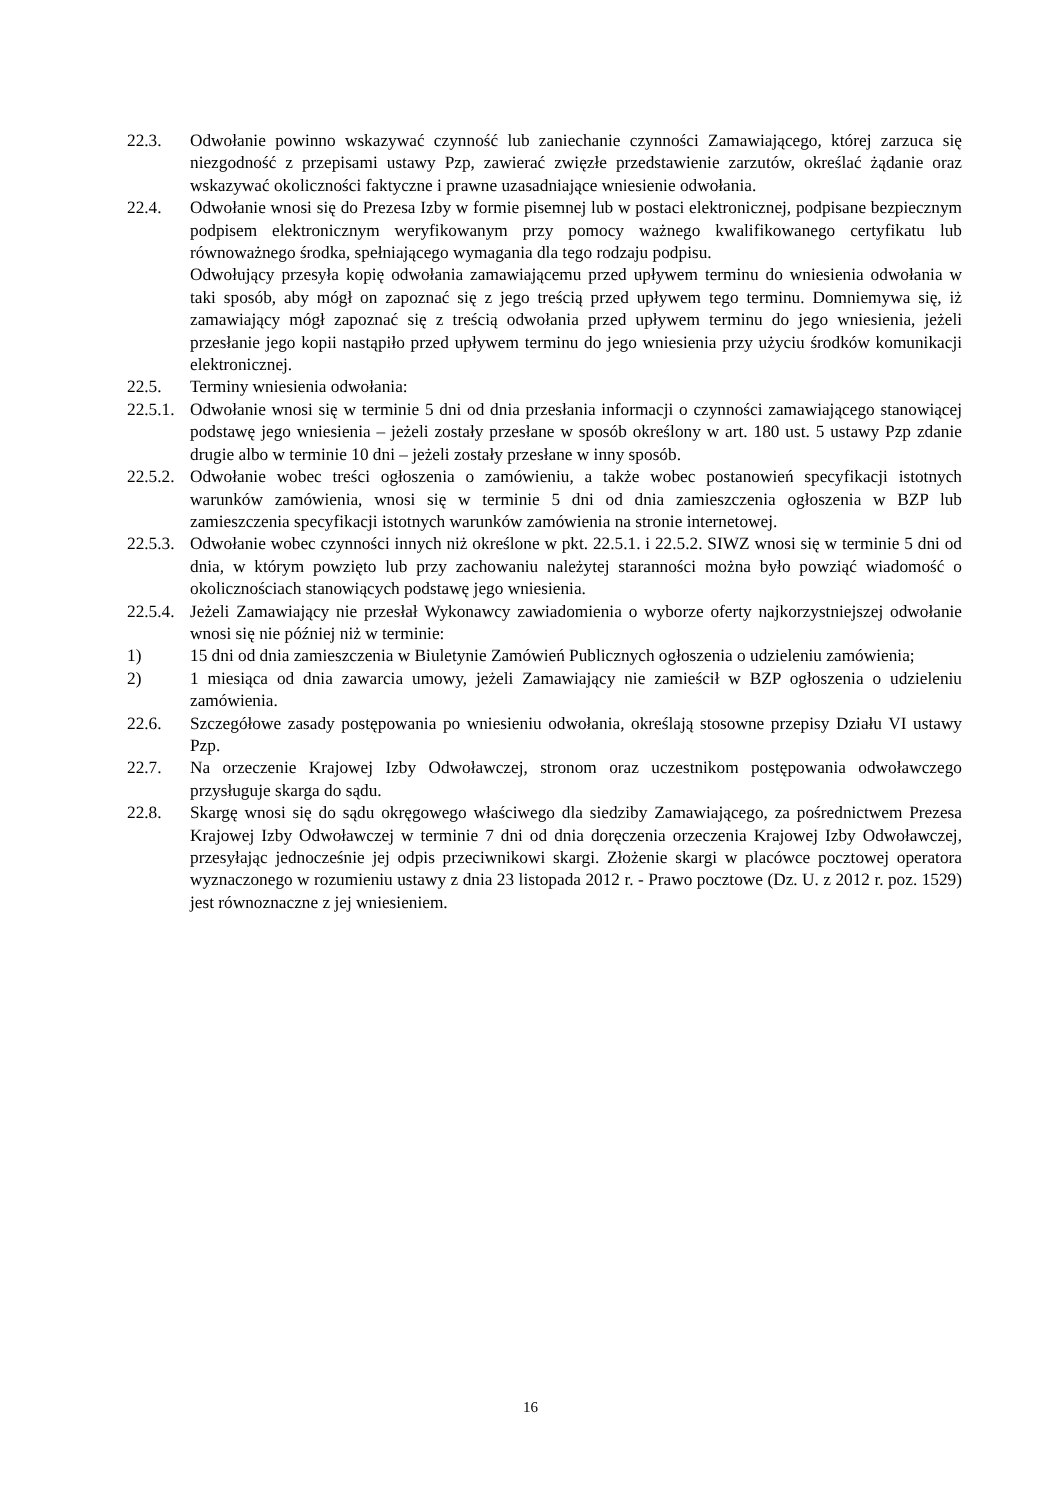22.3. Odwołanie powinno wskazywać czynność lub zaniechanie czynności Zamawiającego, której zarzuca się niezgodność z przepisami ustawy Pzp, zawierać zwięzłe przedstawienie zarzutów, określać żądanie oraz wskazywać okoliczności faktyczne i prawne uzasadniające wniesienie odwołania.
22.4. Odwołanie wnosi się do Prezesa Izby w formie pisemnej lub w postaci elektronicznej, podpisane bezpiecznym podpisem elektronicznym weryfikowanym przy pomocy ważnego kwalifikowanego certyfikatu lub równoważnego środka, spełniającego wymagania dla tego rodzaju podpisu.
Odwołujący przesyła kopię odwołania zamawiającemu przed upływem terminu do wniesienia odwołania w taki sposób, aby mógł on zapoznać się z jego treścią przed upływem tego terminu. Domniemywa się, iż zamawiający mógł zapoznać się z treścią odwołania przed upływem terminu do jego wniesienia, jeżeli przesłanie jego kopii nastąpiło przed upływem terminu do jego wniesienia przy użyciu środków komunikacji elektronicznej.
22.5. Terminy wniesienia odwołania:
22.5.1.
Odwołanie wnosi się w terminie 5 dni od dnia przesłania informacji o czynności zamawiającego stanowiącej podstawę jego wniesienia – jeżeli zostały przesłane w sposób określony w art. 180 ust. 5 ustawy Pzp zdanie drugie albo w terminie 10 dni – jeżeli zostały przesłane w inny sposób.
22.5.2.
Odwołanie wobec treści ogłoszenia o zamówieniu, a także wobec postanowień specyfikacji istotnych warunków zamówienia, wnosi się w terminie 5 dni od dnia zamieszczenia ogłoszenia w BZP lub zamieszczenia specyfikacji istotnych warunków zamówienia na stronie internetowej.
22.5.3.
Odwołanie wobec czynności innych niż określone w pkt. 22.5.1. i 22.5.2. SIWZ wnosi się w terminie 5 dni od dnia, w którym powzięto lub przy zachowaniu należytej staranności można było powziąć wiadomość o okolicznościach stanowiących podstawę jego wniesienia.
22.5.4.
Jeżeli Zamawiający nie przesłał Wykonawcy zawiadomienia o wyborze oferty najkorzystniejszej odwołanie wnosi się nie później niż w terminie:
1) 15 dni od dnia zamieszczenia w Biuletynie Zamówień Publicznych ogłoszenia o udzieleniu zamówienia;
2) 1 miesiąca od dnia zawarcia umowy, jeżeli Zamawiający nie zamieścił w BZP ogłoszenia o udzieleniu zamówienia.
22.6. Szczegółowe zasady postępowania po wniesieniu odwołania, określają stosowne przepisy Działu VI ustawy Pzp.
22.7. Na orzeczenie Krajowej Izby Odwoławczej, stronom oraz uczestnikom postępowania odwoławczego przysługuje skarga do sądu.
22.8. Skargę wnosi się do sądu okręgowego właściwego dla siedziby Zamawiającego, za pośrednictwem Prezesa Krajowej Izby Odwoławczej w terminie 7 dni od dnia doręczenia orzeczenia Krajowej Izby Odwoławczej, przesyłając jednocześnie jej odpis przeciwnikowi skargi. Złożenie skargi w placówce pocztowej operatora wyznaczonego w rozumieniu ustawy z dnia 23 listopada 2012 r. - Prawo pocztowe (Dz. U. z 2012 r. poz. 1529) jest równoznaczne z jej wniesieniem.
16